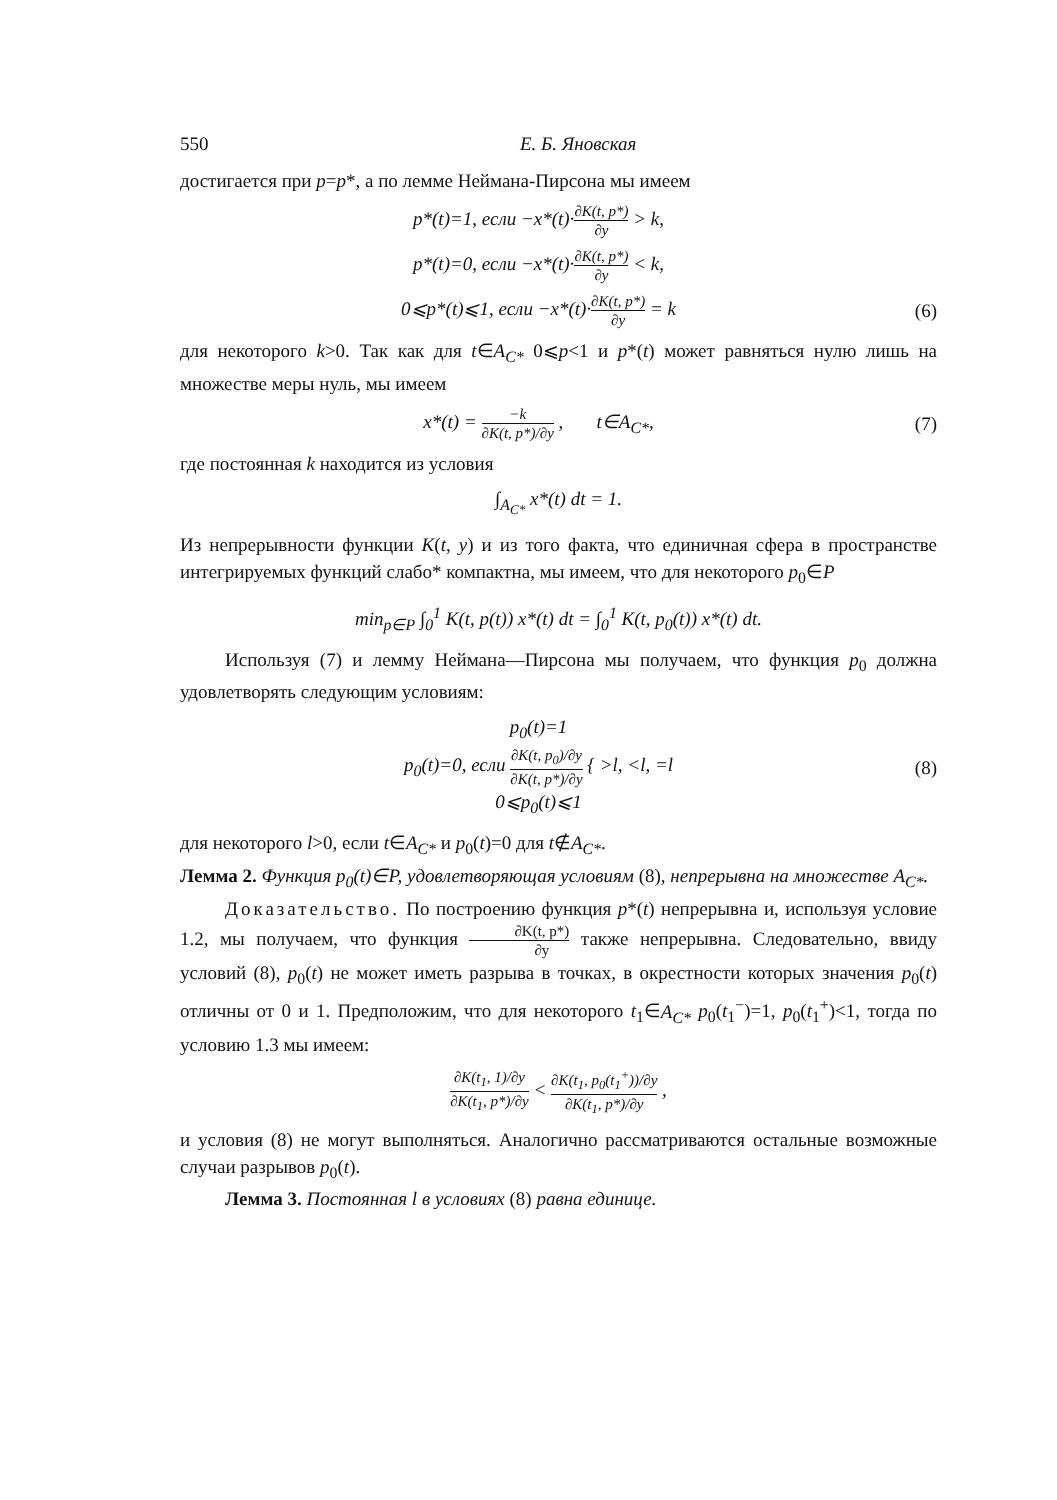550 Е. Б. Яновская
достигается при p=p*, а по лемме Неймана-Пирсона мы имеем
p*(t)=1, если −x*(t)·∂K(t, p*) ∂y > k,
p*(t)=0, если −x*(t)·∂K(t, p*) ∂y < k,
0⩽p*(t)⩽1, если −x*(t)·∂K(t, p*) ∂y = k
(6)
для некоторого k>0. Так как для t∈A<sub>C*</sub> 0⩽p<1 и p*(t) может равняться нулю лишь на множестве меры нуль, мы имеем
x*(t) = −k ∂K(t, p*)/∂y , t∈A<sub>C*</sub>,
(7)
где постоянная k находится из условия
∫<sub>A<sub>C*</sub></sub> x*(t) dt = 1.
Из непрерывности функции K(t, y) и из того факта, что единичная сфера в пространстве интегрируемых функций слабо* компактна, мы имеем, что для некоторого p<sub>0</sub>∈P
min<sub>p∈P</sub> ∫<sub>0</sub><sup>1</sup> K(t, p(t)) x*(t) dt = ∫<sub>0</sub><sup>1</sup> K(t, p<sub>0</sub>(t)) x*(t) dt.
Используя (7) и лемму Неймана—Пирсона мы получаем, что функция p<sub>0</sub> должна удовлетворять следующим условиям:
p<sub>0</sub>(t)=1
p<sub>0</sub>(t)=0, если ∂K(t, p<sub>0</sub>)/∂y ∂K(t, p*)/∂y { >l, <l, =l
0⩽p<sub>0</sub>(t)⩽1
(8)
для некоторого l>0, если t∈A<sub>C*</sub> и p<sub>0</sub>(t)=0 для t∉A<sub>C*</sub>.
Лемма 2. Функция p<sub>0</sub>(t)∈P, удовлетворяющая условиям (8), непрерывна на множестве A<sub>C*</sub>.
Доказательство. По построению функция p*(t) непрерывна и, используя условие 1.2, мы получаем, что функция ∂K(t, p*) ∂y также непрерывна. Следовательно, ввиду условий (8), p<sub>0</sub>(t) не может иметь разрыва в точках, в окрестности которых значения p<sub>0</sub>(t) отличны от 0 и 1. Предположим, что для некоторого t<sub>1</sub>∈A<sub>C*</sub> p<sub>0</sub>(t<sub>1</sub><sup>−</sup>)=1, p<sub>0</sub>(t<sub>1</sub><sup>+</sup>)<1, тогда по условию 1.3 мы имеем:
∂K(t<sub>1</sub>, 1)/∂y ∂K(t<sub>1</sub>, p*)/∂y < ∂K(t<sub>1</sub>, p<sub>0</sub>(t<sub>1</sub><sup>+</sup>))/∂y ∂K(t<sub>1</sub>, p*)/∂y ,
и условия (8) не могут выполняться. Аналогично рассматриваются остальные возможные случаи разрывов p<sub>0</sub>(t).
Лемма 3. Постоянная l в условиях (8) равна единице.